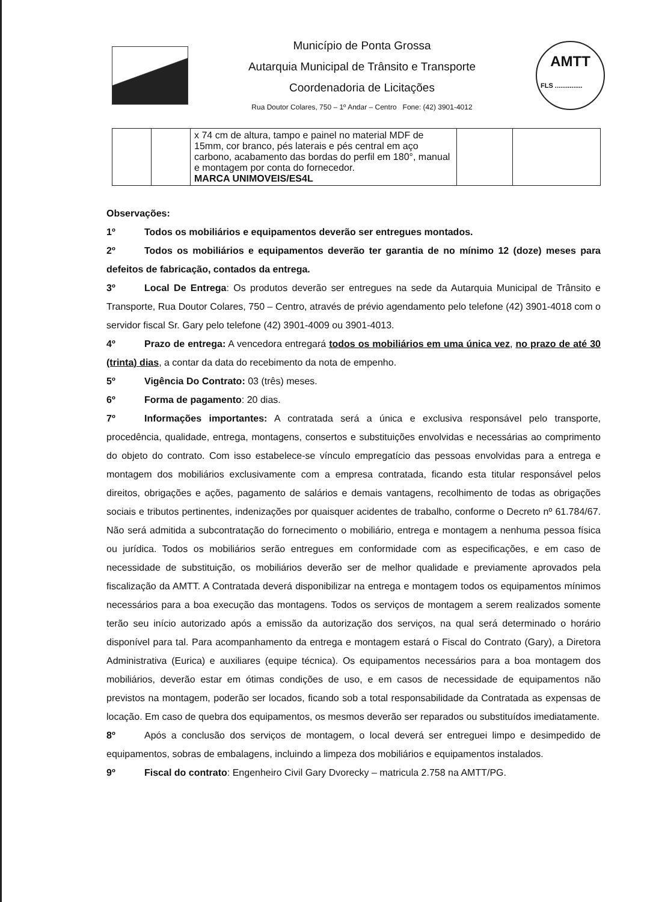Município de Ponta Grossa
Autarquia Municipal de Trânsito e Transporte
Coordenadoria de Licitações
Rua Doutor Colares, 750 – 1º Andar – Centro Fone: (42) 3901-4012
AMTT
FLS ...............
| | | x 74 cm de altura, tampo e painel no material MDF de 15mm, cor branco, pés laterais e pés central em aço carbono, acabamento das bordas do perfil em 180°, manual e montagem por conta do fornecedor. MARCA UNIMOVEIS/ES4L | | |
Observações:
1º Todos os mobiliários e equipamentos deverão ser entregues montados.
2º Todos os mobiliários e equipamentos deverão ter garantia de no mínimo 12 (doze) meses para defeitos de fabricação, contados da entrega.
3º Local De Entrega: Os produtos deverão ser entregues na sede da Autarquia Municipal de Trânsito e Transporte, Rua Doutor Colares, 750 – Centro, através de prévio agendamento pelo telefone (42) 3901-4018 com o servidor fiscal Sr. Gary pelo telefone (42) 3901-4009 ou 3901-4013.
4º Prazo de entrega: A vencedora entregará todos os mobiliários em uma única vez, no prazo de até 30 (trinta) dias, a contar da data do recebimento da nota de empenho.
5º Vigência Do Contrato: 03 (três) meses.
6º Forma de pagamento: 20 dias.
7º Informações importantes: A contratada será a única e exclusiva responsável pelo transporte, procedência, qualidade, entrega, montagens, consertos e substituições envolvidas e necessárias ao comprimento do objeto do contrato. Com isso estabelece-se vínculo empregatício das pessoas envolvidas para a entrega e montagem dos mobiliários exclusivamente com a empresa contratada, ficando esta titular responsável pelos direitos, obrigações e ações, pagamento de salários e demais vantagens, recolhimento de todas as obrigações sociais e tributos pertinentes, indenizações por quaisquer acidentes de trabalho, conforme o Decreto nº 61.784/67. Não será admitida a subcontratação do fornecimento o mobiliário, entrega e montagem a nenhuma pessoa física ou jurídica. Todos os mobiliários serão entregues em conformidade com as especificações, e em caso de necessidade de substituição, os mobiliários deverão ser de melhor qualidade e previamente aprovados pela fiscalização da AMTT. A Contratada deverá disponibilizar na entrega e montagem todos os equipamentos mínimos necessários para a boa execução das montagens. Todos os serviços de montagem a serem realizados somente terão seu início autorizado após a emissão da autorização dos serviços, na qual será determinado o horário disponível para tal. Para acompanhamento da entrega e montagem estará o Fiscal do Contrato (Gary), a Diretora Administrativa (Eurica) e auxiliares (equipe técnica). Os equipamentos necessários para a boa montagem dos mobiliários, deverão estar em ótimas condições de uso, e em casos de necessidade de equipamentos não previstos na montagem, poderão ser locados, ficando sob a total responsabilidade da Contratada as expensas de locação. Em caso de quebra dos equipamentos, os mesmos deverão ser reparados ou substituídos imediatamente.
8º Após a conclusão dos serviços de montagem, o local deverá ser entreguei limpo e desimpedido de equipamentos, sobras de embalagens, incluindo a limpeza dos mobiliários e equipamentos instalados.
9º Fiscal do contrato: Engenheiro Civil Gary Dvorecky – matricula 2.758 na AMTT/PG.